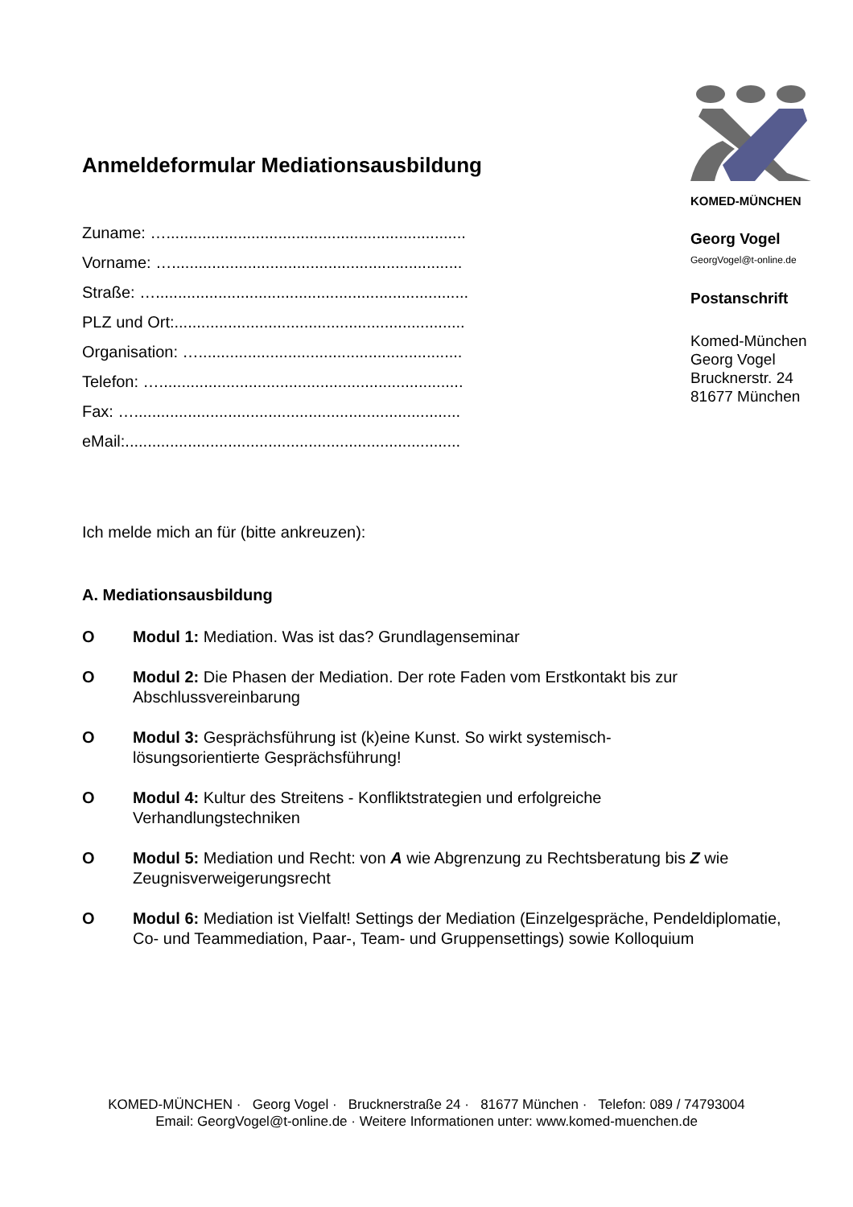Anmeldeformular Mediationsausbildung
Zuname: …...................................................................
Vorname: ….................................................................
Straße: …......................................................................
PLZ und Ort:.................................................................
Organisation: …...........................................................
Telefon: …....................................................................
Fax: ….........................................................................
eMail:...........................................................................
KOMED-MÜNCHEN
Georg Vogel
GeorgVogel@t-online.de
Postanschrift
Komed-München
Georg Vogel
Brucknerstr. 24
81677 München
Ich melde mich an für (bitte ankreuzen):
A. Mediationsausbildung
O Modul 1: Mediation. Was ist das? Grundlagenseminar
O Modul 2: Die Phasen der Mediation. Der rote Faden vom Erstkontakt bis zur Abschlussvereinbarung
O Modul 3: Gesprächsführung ist (k)eine Kunst. So wirkt systemisch-
lösungsorientierte Gesprächsführung!
O Modul 4: Kultur des Streitens - Konfliktstrategien und erfolgreiche
Verhandlungstechniken
O Modul 5: Mediation und Recht: von A wie Abgrenzung zu Rechtsberatung bis Z wie Zeugnisverweigerungsrecht
O Modul 6: Mediation ist Vielfalt! Settings der Mediation (Einzelgespräche, Pendeldiplomatie, Co- und Teammediation, Paar-, Team- und Gruppensettings) sowie Kolloquium
KOMED-MÜNCHEN · Georg Vogel · Brucknerstraße 24 · 81677 München · Telefon: 089 / 74793004
Email: GeorgVogel@t-online.de · Weitere Informationen unter: www.komed-muenchen.de